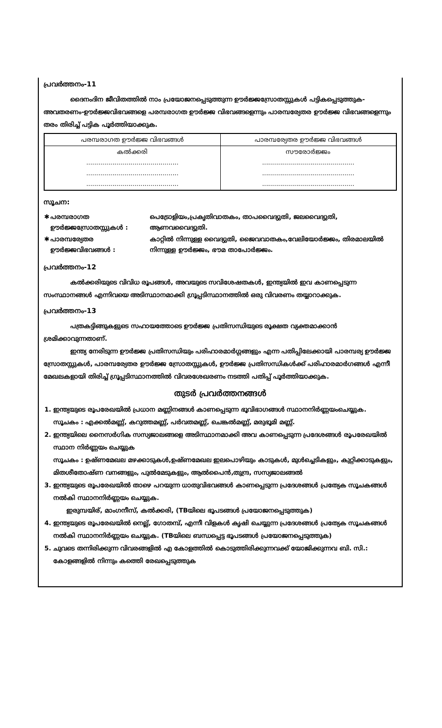പ്രവർത്തനം-11
ദൈനംദിന ജീവിതത്തിൽ നാം പ്രയോജനപ്പെടുത്തുന്ന ഊർജ്ജസ്രോതസ്സുകൾ പട്ടികപ്പെടുത്തുക- അവതരണം-ഊർജ്ജവിഭവങ്ങളെ പരമ്പരാഗത ഊർജ്ജ വിഭവങ്ങളെന്നും പാരമ്പര്യേതര ഊർജ്ജ വിഭവങ്ങളെന്നും തരം തിരിച്ച് പട്ടിക പൂർത്തിയാക്കുക.
| പരമ്പരാഗത ഊർജ്ജ വിഭവങ്ങൾ | പാരമ്പര്യേതര ഊർജ്ജ വിഭവങ്ങൾ |
| --- | --- |
| കൽക്കരി .............................................. .............................................. .............................................. | സൗരോർജ്ജം .............................................. .............................................. .............................................. |
സൂചന:
| ✱ | പരമ്പരാഗത ഊർജ്ജസ്രോതസ്സുകൾ : | പെട്രോളിയം,പ്രകൃതിവാതകം, താപവൈദ്യുതി, ജലവൈദ്യുതി, ആണവവൈദ്യുതി. |
| ✱ | പാരമ്പര്യേതര ഊർജ്ജവിഭവങ്ങൾ : | കാറ്റിൽ നിന്നുള്ള വൈദ്യുതി, ജൈവവാതകം,വേലിയോർജ്ജം, തിരമാലയിൽ നിന്നുള്ള ഊർജ്ജം, ഭൗമ താപോർജ്ജം. |
പ്രവർത്തനം-12
കൽക്കരിയുടെ വിവിധ രൂപങ്ങൾ, അവയുടെ സവിശേഷതകൾ, ഇന്ത്യയിൽ ഇവ കാണപ്പെടുന്ന സംസ്ഥാനങ്ങൾ എന്നിവയെ അടിസ്ഥാനമാക്കി ഗ്രൂപ്പടിസ്ഥാനത്തിൽ ഒരു വിവരണം തയ്യാറാക്കുക.
പ്രവർത്തനം-13
പത്രകട്ടിങ്ങുകളുടെ സഹായത്തോടെ ഊർജ്ജ പ്രതിസന്ധിയുടെ രൂക്ഷത വ്യക്തമാക്കാൻ ശ്രമിക്കാവുന്നതാണ്.
ഇന്ത്യ നേരിടുന്ന ഊർജ്ജ പ്രതിസന്ധിയും പരിഹാരമാർഗ്ഗങ്ങളും എന്ന പതിപ്പിലേക്കായി പാരമ്പര്യ ഊർജ്ജ സ്രോതസ്സുകൾ, പാരമ്പര്യേതര ഊർജ്ജ സ്രോതസ്സുകൾ, ഊർജ്ജ പ്രതിസന്ധികൾക്ക് പരിഹാരമാർഗങ്ങൾ എന്നീ മേഖലകളായി തിരിച്ച് ഗ്രൂപ്പടിസ്ഥാനത്തിൽ വിവരശേഖരണം നടത്തി പതിപ്പ് പൂർത്തിയാക്കുക.
തുടർ പ്രവർത്തനങ്ങൾ
1. ഇന്ത്യയുടെ രൂപരേഖയിൽ പ്രധാന മണ്ണിനങ്ങൾ കാണപ്പെടുന്ന ഭൂവിഭാഗങ്ങൾ സ്ഥാനനിർണ്ണയംചെയ്യുക.
സൂചകം : എക്കൽമണ്ണ്, കറുത്തമണ്ണ്, പർവതമണ്ണ്, ചെങ്കൽമണ്ണ്, മരുഭൂമി മണ്ണ്.
2. ഇന്ത്യയിലെ നൈസർഗിക സസ്യജാലങ്ങളെ അടിസ്ഥാനമാക്കി അവ കാണപ്പെടുന്ന പ്രദേശങ്ങൾ രൂപരേഖയിൽ സ്ഥാന നിർണ്ണയം ചെയ്യുക
സൂചകം : ഉഷ്ണമേഖല മഴക്കാടുകൾ,ഉഷ്ണമേഖല ഇലപൊഴിയും കാടുകൾ, മുൾച്ചെടികളും, കുറ്റിക്കാടുകളും, മിതശീതോഷ്ണ വനങ്ങളും, പുൽമേടുകളും, ആൽപൈൻ,തുന്ദ്ര, സസ്യജാലങ്ങൽ
3. ഇന്ത്യയുടെ രൂപരേഖയിൽ താഴെ പറയുന്ന ധാതുവിഭവങ്ങൾ കാണപ്പെടുന്ന പ്രദേശങ്ങൾ പ്രത്യേക സൂചകങ്ങൾ നൽകി സ്ഥാനനിർണ്ണയം ചെയ്യുക.
ഇരുമ്പയിര്, മാംഗനീസ്, കൽക്കരി, (TBയിലെ ഭൂപടങ്ങൾ പ്രയോജനപ്പെടുത്തുക)
4. ഇന്ത്യയുടെ രൂപരേഖയിൽ നെല്ല്, ഗോതമ്പ്, എന്നീ വിളകൾ കൃഷി ചെയ്യുന്ന പ്രദേശങ്ങൾ പ്രത്യേക സൂചകങ്ങൾ നൽകി സ്ഥാനനിർണ്ണയം ചെയ്യുക. (TBയിലെ ബന്ധപ്പെട്ട ഭൂപടങ്ങൾ പ്രയോജനപ്പെടുത്തുക)
5. ചുവടെ തന്നിരിക്കുന്ന വിവരങ്ങളിൽ എ കോളത്തിൽ കൊടുത്തിരിക്കുന്നവക്ക് യോജിക്കുന്നവ ബി. സി.: കോളങ്ങളിൽ നിന്നും കത്തെി രേഖപ്പെടുത്തുക